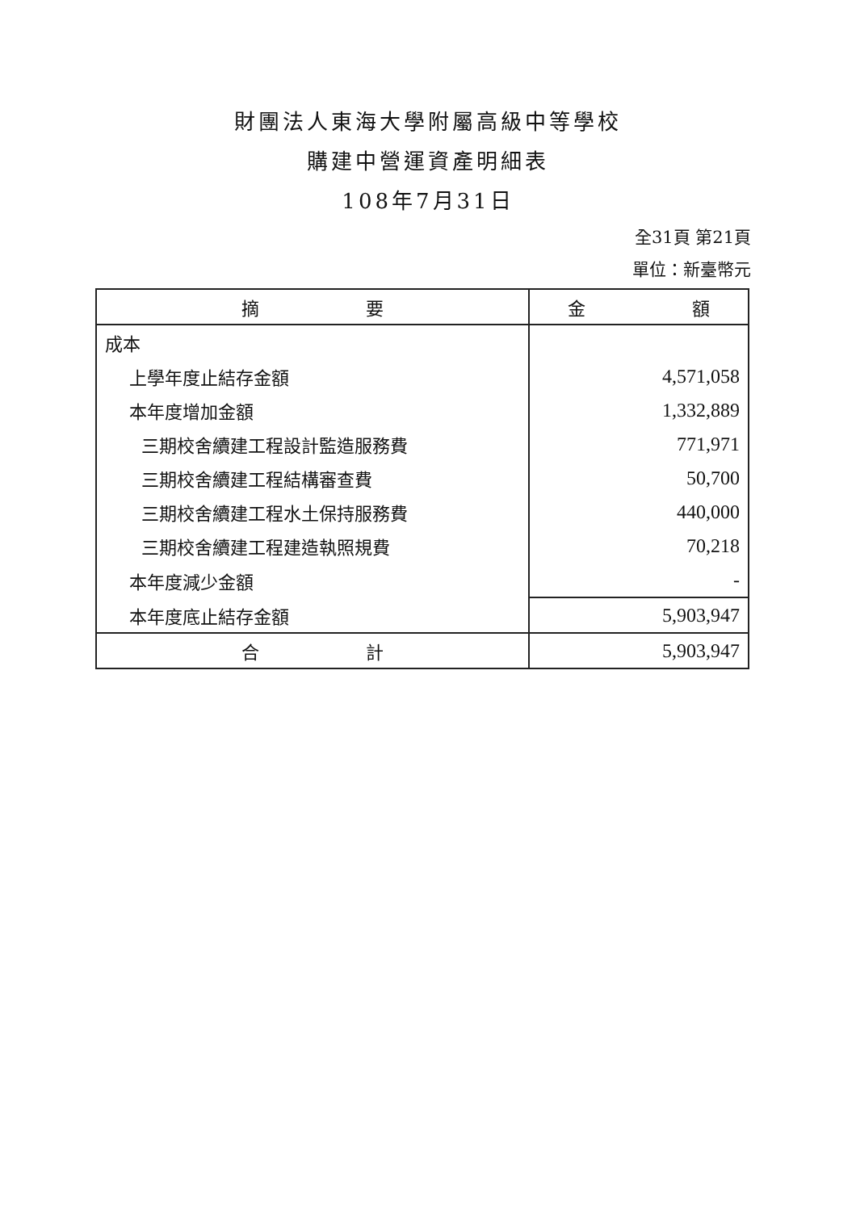財團法人東海大學附屬高級中等學校
購建中營運資產明細表
108年7月31日
全31頁 第21頁
單位：新臺幣元
| 摘 要 | 金 額 |
| --- | --- |
| 成本 | |
| 上學年度止結存金額 | 4,571,058 |
| 本年度增加金額 | 1,332,889 |
| 三期校舍續建工程設計監造服務費 | 771,971 |
| 三期校舍續建工程結構審查費 | 50,700 |
| 三期校舍續建工程水土保持服務費 | 440,000 |
| 三期校舍續建工程建造執照規費 | 70,218 |
| 本年度減少金額 | - |
| 本年度底止結存金額 | 5,903,947 |
| 合 計 | 5,903,947 |